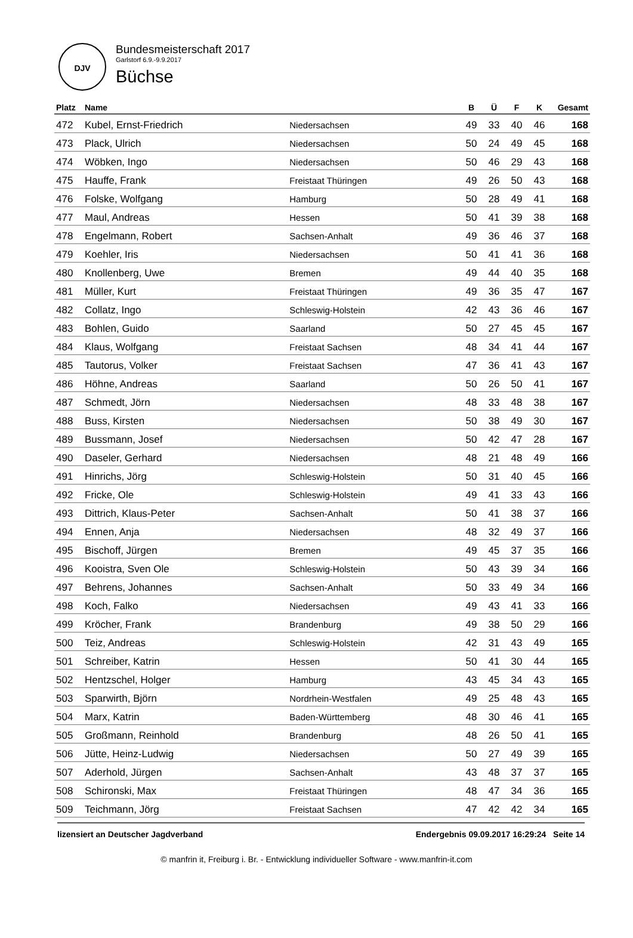DJV
Bundesmeisterschaft 2017
Garlstorf 6.9.-9.9.2017
Büchse
| Platz | Name | | B | Ü | F | K | Gesamt |
| --- | --- | --- | --- | --- | --- | --- | --- |
| 472 | Kubel, Ernst-Friedrich | Niedersachsen | 49 | 33 | 40 | 46 | 168 |
| 473 | Plack, Ulrich | Niedersachsen | 50 | 24 | 49 | 45 | 168 |
| 474 | Wöbken, Ingo | Niedersachsen | 50 | 46 | 29 | 43 | 168 |
| 475 | Hauffe, Frank | Freistaat Thüringen | 49 | 26 | 50 | 43 | 168 |
| 476 | Folske, Wolfgang | Hamburg | 50 | 28 | 49 | 41 | 168 |
| 477 | Maul, Andreas | Hessen | 50 | 41 | 39 | 38 | 168 |
| 478 | Engelmann, Robert | Sachsen-Anhalt | 49 | 36 | 46 | 37 | 168 |
| 479 | Koehler, Iris | Niedersachsen | 50 | 41 | 41 | 36 | 168 |
| 480 | Knollenberg, Uwe | Bremen | 49 | 44 | 40 | 35 | 168 |
| 481 | Müller, Kurt | Freistaat Thüringen | 49 | 36 | 35 | 47 | 167 |
| 482 | Collatz, Ingo | Schleswig-Holstein | 42 | 43 | 36 | 46 | 167 |
| 483 | Bohlen, Guido | Saarland | 50 | 27 | 45 | 45 | 167 |
| 484 | Klaus, Wolfgang | Freistaat Sachsen | 48 | 34 | 41 | 44 | 167 |
| 485 | Tautorus, Volker | Freistaat Sachsen | 47 | 36 | 41 | 43 | 167 |
| 486 | Höhne, Andreas | Saarland | 50 | 26 | 50 | 41 | 167 |
| 487 | Schmedt, Jörn | Niedersachsen | 48 | 33 | 48 | 38 | 167 |
| 488 | Buss, Kirsten | Niedersachsen | 50 | 38 | 49 | 30 | 167 |
| 489 | Bussmann, Josef | Niedersachsen | 50 | 42 | 47 | 28 | 167 |
| 490 | Daseler, Gerhard | Niedersachsen | 48 | 21 | 48 | 49 | 166 |
| 491 | Hinrichs, Jörg | Schleswig-Holstein | 50 | 31 | 40 | 45 | 166 |
| 492 | Fricke, Ole | Schleswig-Holstein | 49 | 41 | 33 | 43 | 166 |
| 493 | Dittrich, Klaus-Peter | Sachsen-Anhalt | 50 | 41 | 38 | 37 | 166 |
| 494 | Ennen, Anja | Niedersachsen | 48 | 32 | 49 | 37 | 166 |
| 495 | Bischoff, Jürgen | Bremen | 49 | 45 | 37 | 35 | 166 |
| 496 | Kooistra, Sven Ole | Schleswig-Holstein | 50 | 43 | 39 | 34 | 166 |
| 497 | Behrens, Johannes | Sachsen-Anhalt | 50 | 33 | 49 | 34 | 166 |
| 498 | Koch, Falko | Niedersachsen | 49 | 43 | 41 | 33 | 166 |
| 499 | Kröcher, Frank | Brandenburg | 49 | 38 | 50 | 29 | 166 |
| 500 | Teiz, Andreas | Schleswig-Holstein | 42 | 31 | 43 | 49 | 165 |
| 501 | Schreiber, Katrin | Hessen | 50 | 41 | 30 | 44 | 165 |
| 502 | Hentzschel, Holger | Hamburg | 43 | 45 | 34 | 43 | 165 |
| 503 | Sparwirth, Björn | Nordrhein-Westfalen | 49 | 25 | 48 | 43 | 165 |
| 504 | Marx, Katrin | Baden-Württemberg | 48 | 30 | 46 | 41 | 165 |
| 505 | Großmann, Reinhold | Brandenburg | 48 | 26 | 50 | 41 | 165 |
| 506 | Jütte, Heinz-Ludwig | Niedersachsen | 50 | 27 | 49 | 39 | 165 |
| 507 | Aderhold, Jürgen | Sachsen-Anhalt | 43 | 48 | 37 | 37 | 165 |
| 508 | Schironski, Max | Freistaat Thüringen | 48 | 47 | 34 | 36 | 165 |
| 509 | Teichmann, Jörg | Freistaat Sachsen | 47 | 42 | 42 | 34 | 165 |
lizensiert an Deutscher Jagdverband Endergebnis 09.09.2017 16:29:24 Seite 14
© manfrin it, Freiburg i. Br. - Entwicklung individueller Software - www.manfrin-it.com